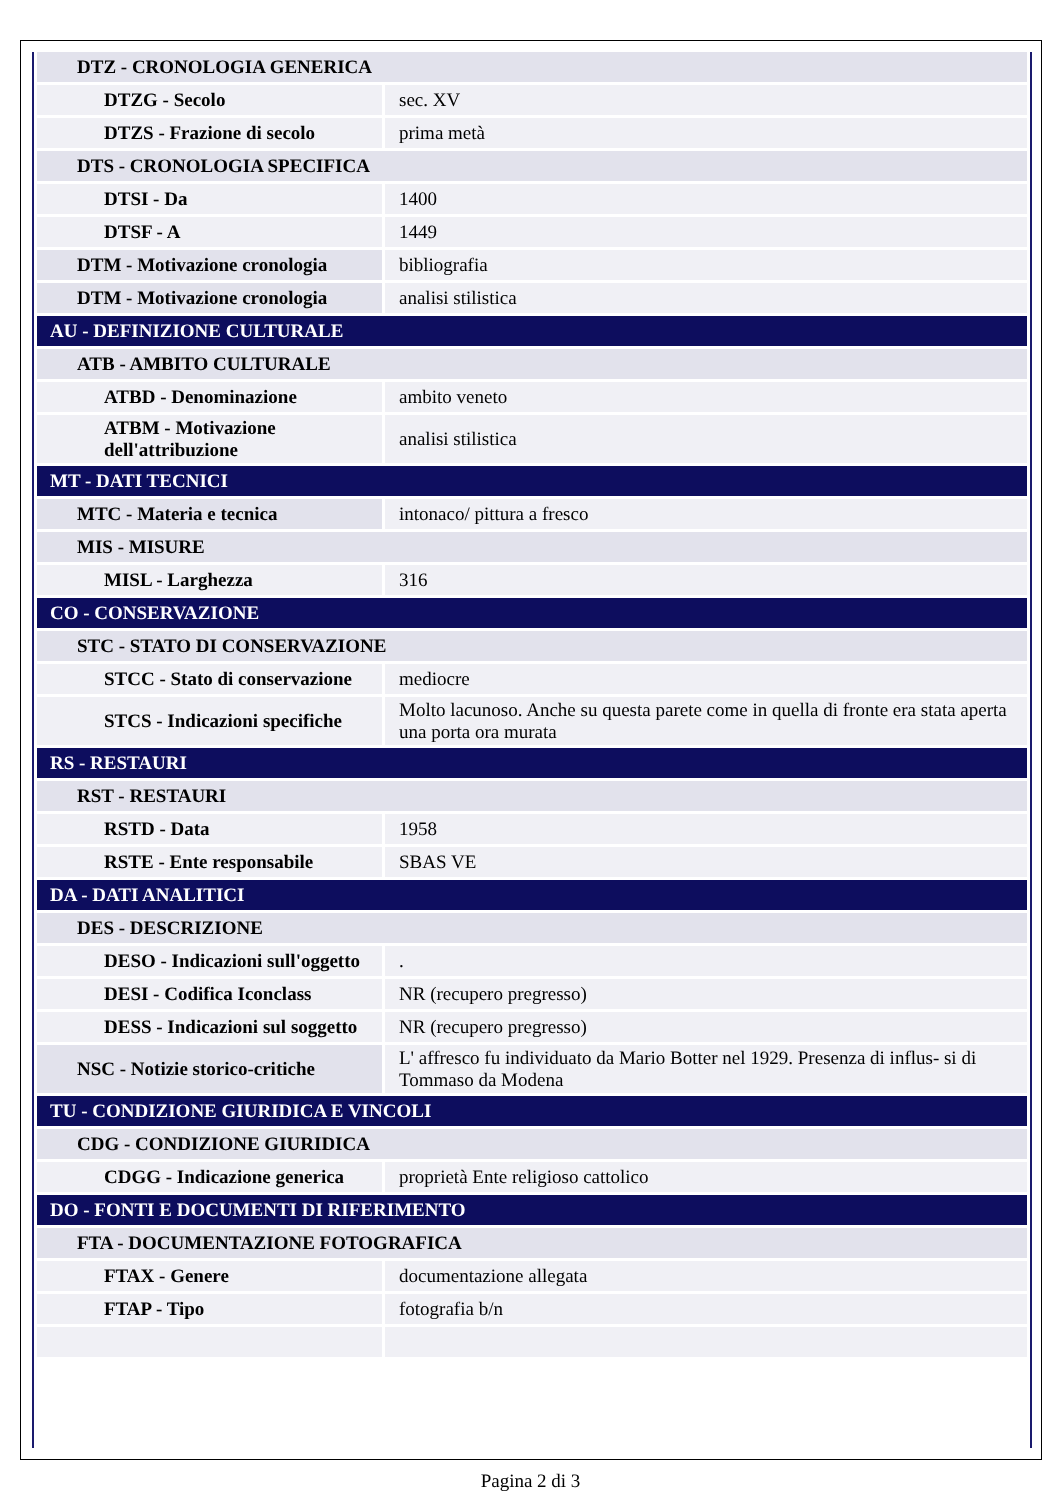| DTZ - CRONOLOGIA GENERICA | |
| DTZG - Secolo | sec. XV |
| DTZS - Frazione di secolo | prima metà |
| DTS - CRONOLOGIA SPECIFICA | |
| DTSI - Da | 1400 |
| DTSF - A | 1449 |
| DTM - Motivazione cronologia | bibliografia |
| DTM - Motivazione cronologia | analisi stilistica |
| AU - DEFINIZIONE CULTURALE | |
| ATB - AMBITO CULTURALE | |
| ATBD - Denominazione | ambito veneto |
| ATBM - Motivazione dell'attribuzione | analisi stilistica |
| MT - DATI TECNICI | |
| MTC - Materia e tecnica | intonaco/ pittura a fresco |
| MIS - MISURE | |
| MISL - Larghezza | 316 |
| CO - CONSERVAZIONE | |
| STC - STATO DI CONSERVAZIONE | |
| STCC - Stato di conservazione | mediocre |
| STCS - Indicazioni specifiche | Molto lacunoso. Anche su questa parete come in quella di fronte era stata aperta una porta ora murata |
| RS - RESTAURI | |
| RST - RESTAURI | |
| RSTD - Data | 1958 |
| RSTE - Ente responsabile | SBAS VE |
| DA - DATI ANALITICI | |
| DES - DESCRIZIONE | |
| DESO - Indicazioni sull'oggetto | . |
| DESI - Codifica Iconclass | NR (recupero pregresso) |
| DESS - Indicazioni sul soggetto | NR (recupero pregresso) |
| NSC - Notizie storico-critiche | L' affresco fu individuato da Mario Botter nel 1929. Presenza di influs- si di Tommaso da Modena |
| TU - CONDIZIONE GIURIDICA E VINCOLI | |
| CDG - CONDIZIONE GIURIDICA | |
| CDGG - Indicazione generica | proprietà Ente religioso cattolico |
| DO - FONTI E DOCUMENTI DI RIFERIMENTO | |
| FTA - DOCUMENTAZIONE FOTOGRAFICA | |
| FTAX - Genere | documentazione allegata |
| FTAP - Tipo | fotografia b/n |
Pagina 2 di 3